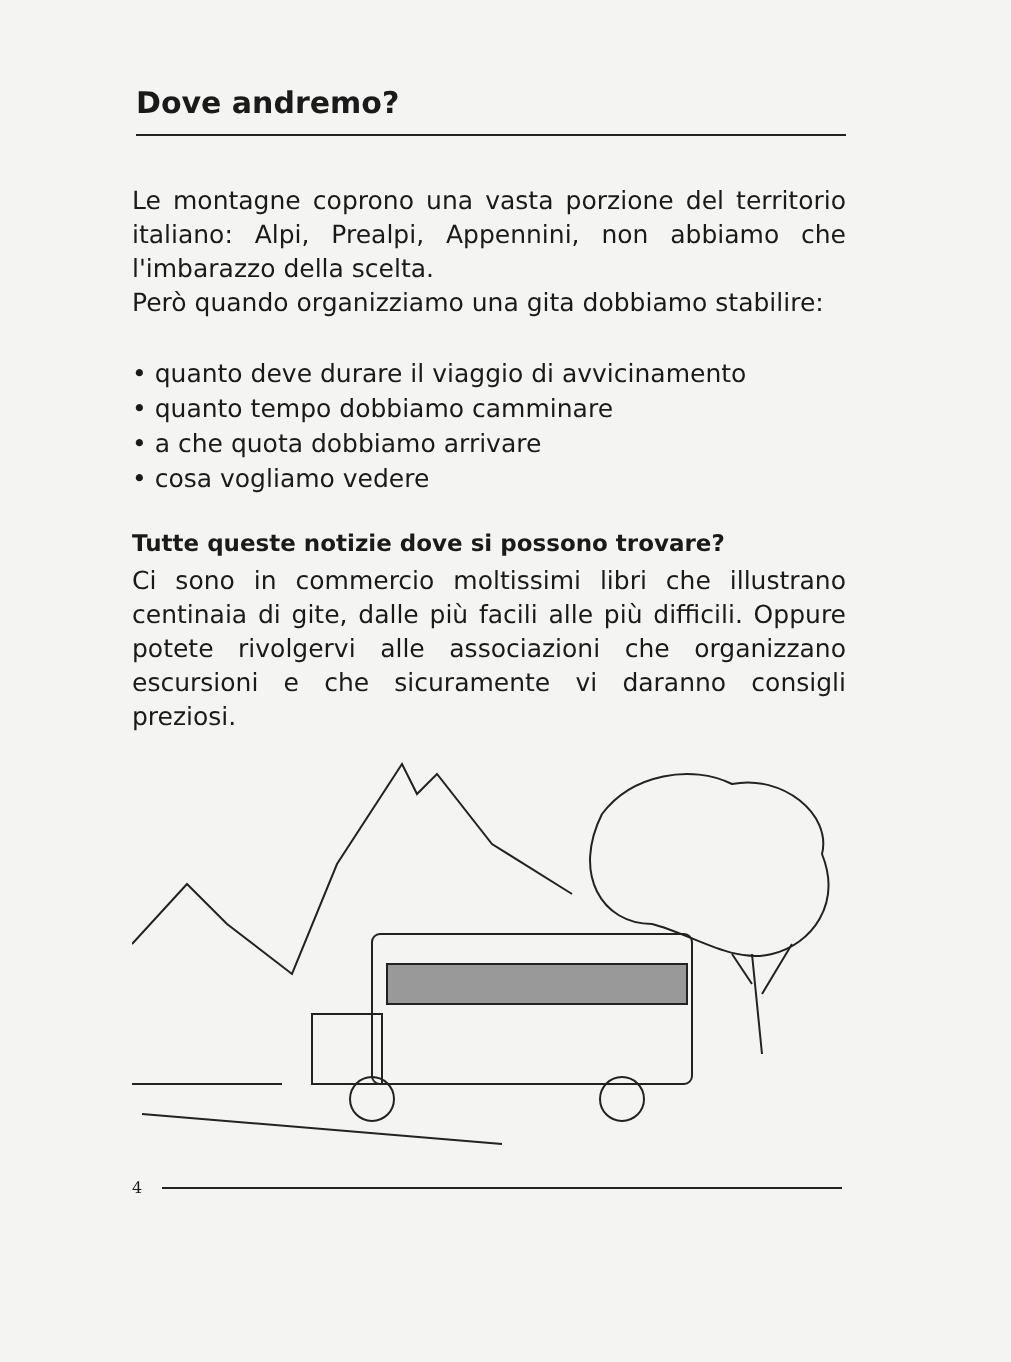Dove andremo?
Le montagne coprono una vasta porzione del territorio italiano: Alpi, Prealpi, Appennini, non abbiamo che l'imbarazzo della scelta.
Però quando organizziamo una gita dobbiamo stabilire:
• quanto deve durare il viaggio di avvicinamento
• quanto tempo dobbiamo camminare
• a che quota dobbiamo arrivare
• cosa vogliamo vedere
Tutte queste notizie dove si possono trovare?
Ci sono in commercio moltissimi libri che illustrano centinaia di gite, dalle più facili alle più difficili. Oppure potete rivolgervi alle associazioni che organizzano escursioni e che sicuramente vi daranno consigli preziosi.
4